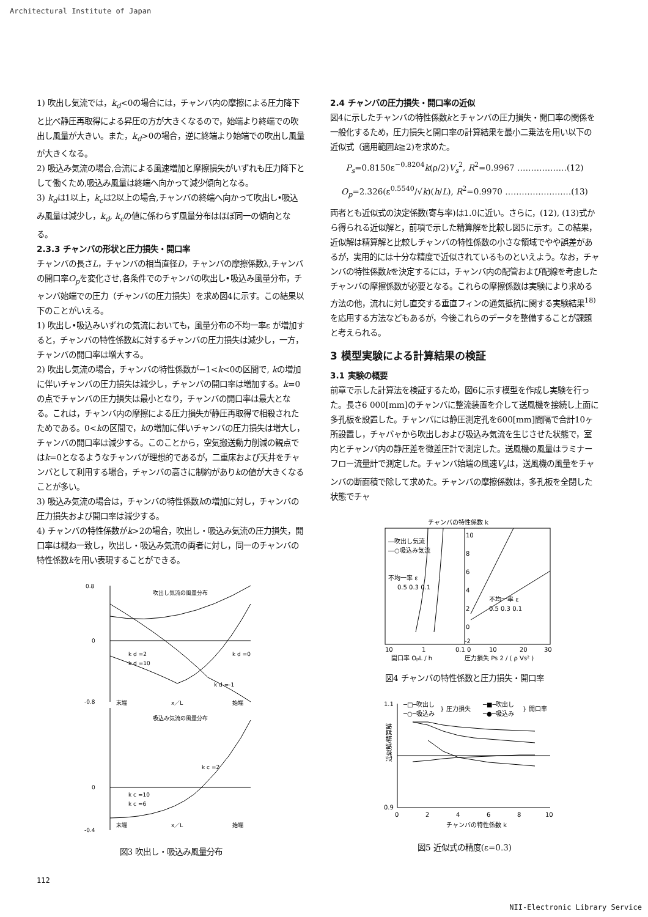Architectural Institute of Japan
1) 吹出し気流では，k<sub>d</sub><0の場合には，チャンバ内の摩擦による圧力降下と比べ静圧再取得による昇圧の方が大きくなるので，始端より終端での吹出し風量が大きい。また，k<sub>d</sub>>0の場合，逆に終端より始端での吹出し風量が大きくなる。
2) 吸込み気流の場合,合流による風速増加と摩擦損失がいずれも圧力降下として働くため,吸込み風量は終端へ向かって減少傾向となる。
3) k<sub>d</sub>は1以上，k<sub>c</sub>は2以上の場合,チャンバの終端へ向かって吹出し•吸込み風量は減少し，k<sub>d</sub>, k<sub>c</sub>の値に係わらず風量分布はほぼ同一の傾向となる。
2.3.3 チャンバの形状と圧力損失・開口率
チャンバの長さL，チャンバの相当直径D，チャンバの摩擦係数λ,チャンバの開口率O<sub>p</sub>を変化させ,各条件でのチャンバの吹出し•吸込み風量分布，チャンバ始端での圧力（チャンバの圧力損失）を求め図4に示す。この結果以下のことがいえる。
1) 吹出し•吸込みいずれの気流においても，風量分布の不均一率ε が増加すると，チャンバの特性係数kに対するチャンバの圧力損失は減少し，一方，チャンバの開口率は増大する。
2) 吹出し気流の場合，チャンバの特性係数が−1<k<0の区間で, kの増加に伴いチャンバの圧力損失は減少し，チャンバの開口率は増加する。k=0の点でチャンバの圧力損失は最小となり，チャンバの開口率は最大となる。これは，チャンバ内の摩擦による圧力損失が静圧再取得で相殺されたためである。0<kの区間で，kの増加に伴いチャンバの圧力損失は増大し，チャンバの開口率は減少する。このことから，空気搬送動力削減の観点ではk=0となるようなチャンバが理想的であるが，二重床および天井をチャンバとして利用する場合，チャンバの高さに制約がありkの値が大きくなることが多い。
3) 吸込み気流の場合は，チャンバの特性係数kの増加に対し，チャンバの圧力損失および開口率は減少する。
4) チャンバの特性係数がk>2の場合，吹出し・吸込み気流の圧力損失，開口率は概ね一致し，吹出し・吸込み気流の両者に対し，同一のチャンバの特性係数kを用い表現することができる。
吹出し気流の風量分布
吸込み気流の風量分布
末端
x／L
始端
末端
x／L
始端
k d =2
k d =10
k d =0
k d =-1
k c =2
k c =10
k c =6
0.8
0
-0.8
0
-0.4
図3 吹出し・吸込み風量分布
2.4 チャンバの圧力損失・開口率の近似
図4に示したチャンバの特性係数kとチャンバの圧力損失・開口率の関係を一般化するため，圧力損失と開口率の計算結果を最小二乗法を用い以下の近似式（適用範囲k≧2)を求めた。
P<sub>s</sub>=0.8150ε<sup>−0.8204</sup>k(ρ/2)V<sub>s</sub><sup>2</sup>, R<sup>2</sup>=0.9967 ………………(12)
O<sub>p</sub>=2.326(ε<sup>0.5540</sup>/√k)(h/L), R<sup>2</sup>=0.9970 ……………………(13)
両者とも近似式の決定係数(寄与率)は1.0に近い。さらに，(12), (13)式から得られる近似解と，前項で示した精算解を比較し図5に示す。この結果，近似解は精算解と比較しチャンバの特性係数の小さな領域でやや誤差があるが，実用的には十分な精度で近似されているものといえよう。なお，チャンバの特性係数kを決定するには，チャンバ内の配管および配線を考慮したチャンバの摩擦係数が必要となる。これらの摩擦係数は実験により求める方法の他，流れに対し直交する垂直フィンの通気抵抗に関する実験結果<sup>18)</sup>を応用する方法などもあるが，今後これらのデータを整備することが課題と考えられる。
3 模型実験による計算結果の検証
3.1 実験の概要
前章で示した計算法を検証するため，図6に示す模型を作成し実験を行った。長さ6 000[mm]のチャンバに整流装置を介して送風機を接続し上面に多孔板を設置した。チャンバには静圧測定孔を600[mm]間隔で合計10ヶ所設置し，チャバャから吹出しおよび吸込み気流を生じさせた状態で，室内とチャンバ内の静圧差を微差圧計で測定した。送風機の風量はラミナーフロー流量計で測定した。チャンバ始端の風速V<sub>s</sub>は，送風機の風量をチャンバの断面積で除して求めた。チャンバの摩擦係数は，多孔板を全閉した状態でチャ
チャンバの特性係数 k
―吹出し気流
―○吸込み気流
不均一率 ε
0.5 0.3 0.1
不均一率 ε
0.5 0.3 0.1
10
1
0.1 0
10
20
30
開口率 OpL / h
圧力損失 Ps 2 / ( ρ Vs² )
10
8
6
4
2
0
-2
図4 チャンバの特性係数と圧力損失・開口率
─□─吹出し
─○─吸込み
} 圧力損失
─■─吹出し
─●─吸込み
} 開口率
1.1
1
0.9
0
2
4
6
8
10
チャンバの特性係数 k
近似解/精算解
図5 近似式の精度(ε=0.3)
112
NII-Electronic Library Service